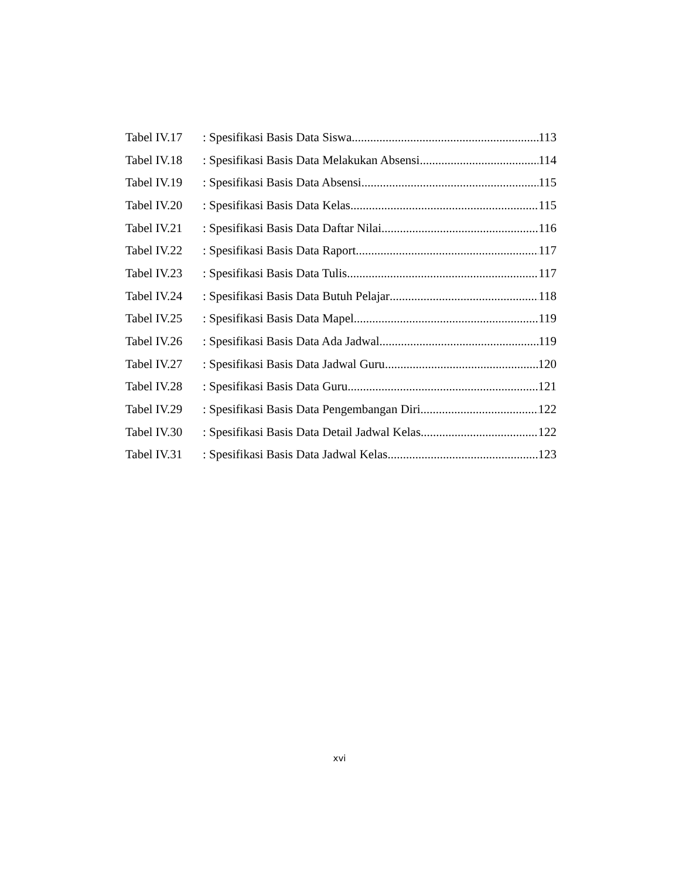Tabel IV.17: Spesifikasi Basis Data Siswa 113
Tabel IV.18: Spesifikasi Basis Data Melakukan Absensi 114
Tabel IV.19: Spesifikasi Basis Data Absensi 115
Tabel IV.20: Spesifikasi Basis Data Kelas 115
Tabel IV.21: Spesifikasi Basis Data Daftar Nilai 116
Tabel IV.22: Spesifikasi Basis Data Raport 117
Tabel IV.23: Spesifikasi Basis Data Tulis 117
Tabel IV.24: Spesifikasi Basis Data Butuh Pelajar 118
Tabel IV.25: Spesifikasi Basis Data Mapel 119
Tabel IV.26: Spesifikasi Basis Data Ada Jadwal 119
Tabel IV.27: Spesifikasi Basis Data Jadwal Guru 120
Tabel IV.28: Spesifikasi Basis Data Guru 121
Tabel IV.29: Spesifikasi Basis Data Pengembangan Diri 122
Tabel IV.30: Spesifikasi Basis Data Detail Jadwal Kelas 122
Tabel IV.31: Spesifikasi Basis Data Jadwal Kelas 123
xvi